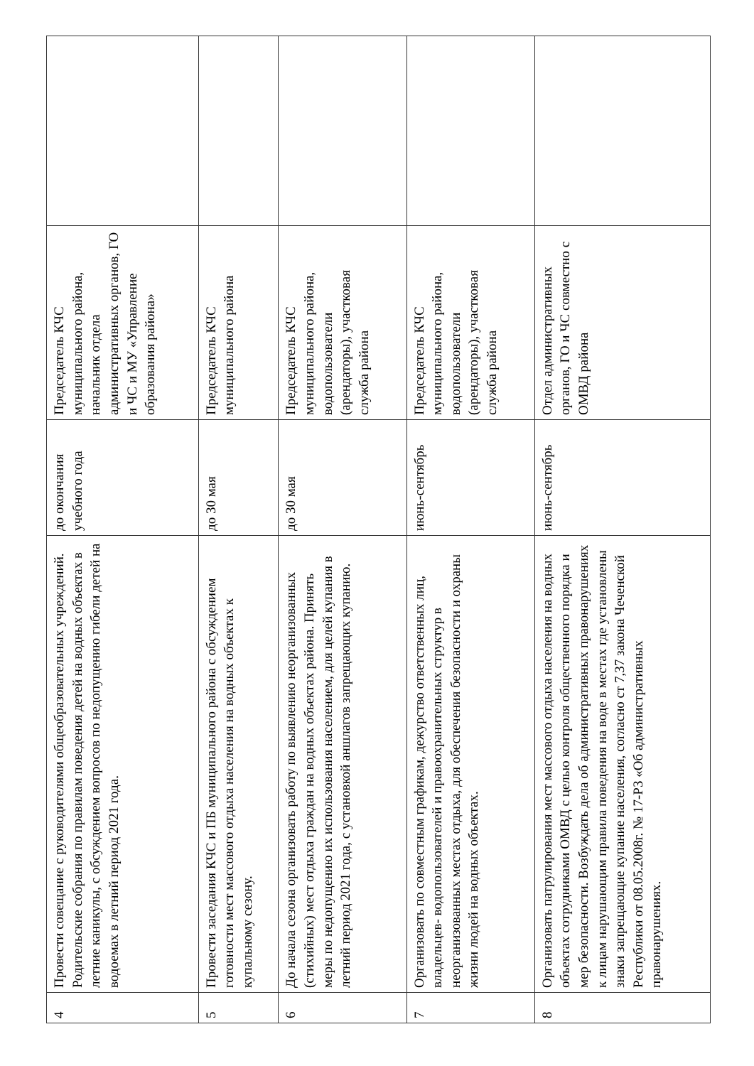| 4 | Провести совещание с руководителями общеобразовательных учреждений. Родительские собрания по правилам поведения детей на водных объектах в летние каникулы, с обсуждением вопросов по недопущению гибели детей на водоемах в летний период 2021 года. | до окончания учебного года | Председатель КЧС муниципального района, начальник отдела административных органов, ГО и ЧС и МУ «Управление образования района» | |
| 5 | Провести заседания КЧС и ПБ муниципального района с обсуждением готовности мест массового отдыха населения на водных объектах к купальному сезону. | до 30 мая | Председатель КЧС муниципального района | |
| 6 | До начала сезона организовать работу по выявлению неорганизованных (стихийных) мест отдыха граждан на водных объектах района. Принять меры по недопущению их использования населением, для целей купания в летний период 2021 года, с установкой аншлагов запрещающих купанию. | до 30 мая | Председатель КЧС муниципального района, водопользователи (арендаторы), участковая служба района | |
| 7 | Организовать по совместным графикам, дежурство ответственных лиц, владельцев- водопользователей и правоохранительных структур в неорганизованных местах отдыха, для обеспечения безопасности и охраны жизни людей на водных объектах. | июнь-сентябрь | Председатель КЧС муниципального района, водопользователи (арендаторы), участковая служба района | |
| 8 | Организовать патрулирования мест массового отдыха населения на водных объектах сотрудниками ОМВД с целью контроля общественного порядка и мер безопасности. Возбуждать дела об административных правонарушениях к лицам нарушающим правила поведения на воде в местах где установлены знаки запрещающие купание населения, согласно ст 7,37 закона Чеченской Республики от 08.05.2008г. № 17-РЗ «Об административных правонарушениях. | июнь-сентябрь | Отдел административных органов, ГО и ЧС совместно с ОМВД района | |